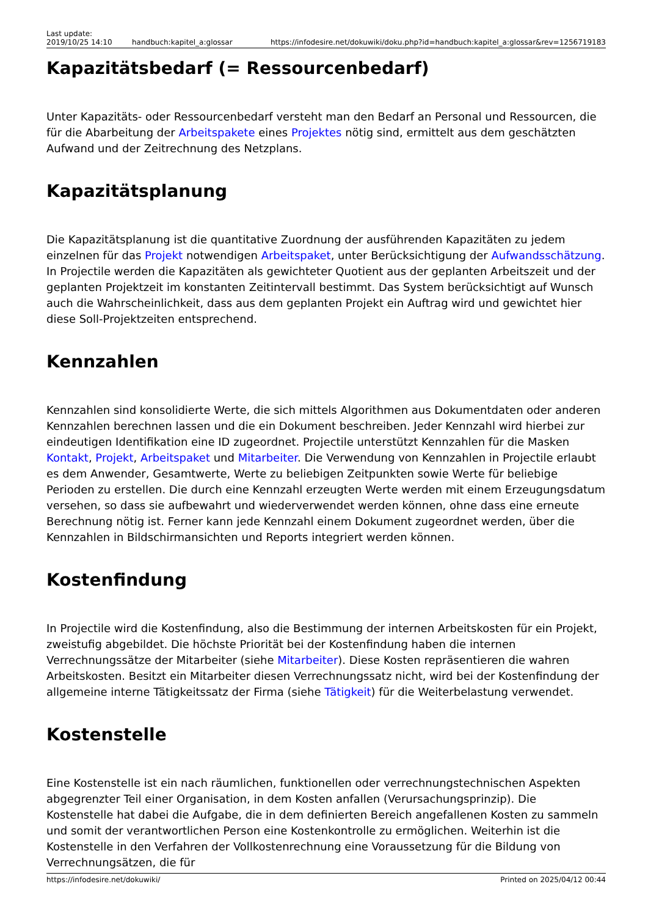Last update:
2019/10/25 14:10
handbuch:kapitel_a:glossar
https://infodesire.net/dokuwiki/doku.php?id=handbuch:kapitel_a:glossar&rev=1256719183
Kapazitätsbedarf (= Ressourcenbedarf)
Unter Kapazitäts- oder Ressourcenbedarf versteht man den Bedarf an Personal und Ressourcen, die für die Abarbeitung der Arbeitspakete eines Projektes nötig sind, ermittelt aus dem geschätzten Aufwand und der Zeitrechnung des Netzplans.
Kapazitätsplanung
Die Kapazitätsplanung ist die quantitative Zuordnung der ausführenden Kapazitäten zu jedem einzelnen für das Projekt notwendigen Arbeitspaket, unter Berücksichtigung der Aufwandsschätzung. In Projectile werden die Kapazitäten als gewichteter Quotient aus der geplanten Arbeitszeit und der geplanten Projektzeit im konstanten Zeitintervall bestimmt. Das System berücksichtigt auf Wunsch auch die Wahrscheinlichkeit, dass aus dem geplanten Projekt ein Auftrag wird und gewichtet hier diese Soll-Projektzeiten entsprechend.
Kennzahlen
Kennzahlen sind konsolidierte Werte, die sich mittels Algorithmen aus Dokumentdaten oder anderen Kennzahlen berechnen lassen und die ein Dokument beschreiben. Jeder Kennzahl wird hierbei zur eindeutigen Identifikation eine ID zugeordnet. Projectile unterstützt Kennzahlen für die Masken Kontakt, Projekt, Arbeitspaket und Mitarbeiter. Die Verwendung von Kennzahlen in Projectile erlaubt es dem Anwender, Gesamtwerte, Werte zu beliebigen Zeitpunkten sowie Werte für beliebige Perioden zu erstellen. Die durch eine Kennzahl erzeugten Werte werden mit einem Erzeugungsdatum versehen, so dass sie aufbewahrt und wiederverwendet werden können, ohne dass eine erneute Berechnung nötig ist. Ferner kann jede Kennzahl einem Dokument zugeordnet werden, über die Kennzahlen in Bildschirmansichten und Reports integriert werden können.
Kostenfindung
In Projectile wird die Kostenfindung, also die Bestimmung der internen Arbeitskosten für ein Projekt, zweistufig abgebildet. Die höchste Priorität bei der Kostenfindung haben die internen Verrechnungssätze der Mitarbeiter (siehe Mitarbeiter). Diese Kosten repräsentieren die wahren Arbeitskosten. Besitzt ein Mitarbeiter diesen Verrechnungssatz nicht, wird bei der Kostenfindung der allgemeine interne Tätigkeitssatz der Firma (siehe Tätigkeit) für die Weiterbelastung verwendet.
Kostenstelle
Eine Kostenstelle ist ein nach räumlichen, funktionellen oder verrechnungstechnischen Aspekten abgegrenzter Teil einer Organisation, in dem Kosten anfallen (Verursachungsprinzip). Die Kostenstelle hat dabei die Aufgabe, die in dem definierten Bereich angefallenen Kosten zu sammeln und somit der verantwortlichen Person eine Kostenkontrolle zu ermöglichen. Weiterhin ist die Kostenstelle in den Verfahren der Vollkostenrechnung eine Voraussetzung für die Bildung von Verrechnungsätzen, die für
https://infodesire.net/dokuwiki/ Printed on 2025/04/12 00:44